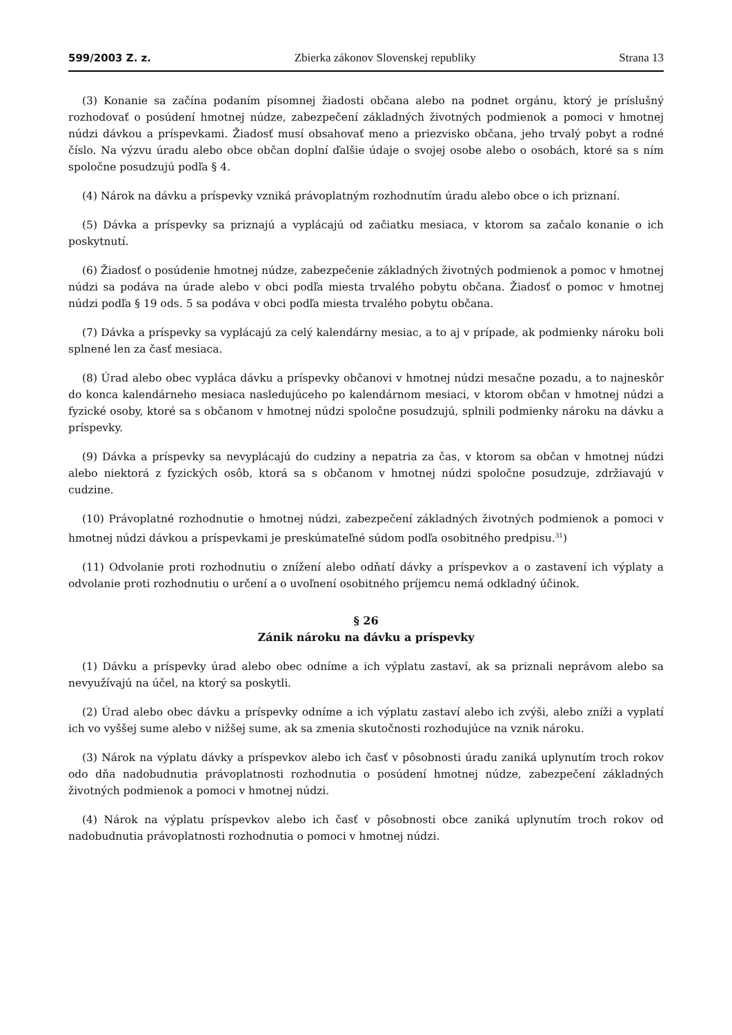599/2003 Z. z. Zbierka zákonov Slovenskej republiky Strana 13
(3) Konanie sa začína podaním písomnej žiadosti občana alebo na podnet orgánu, ktorý je príslušný rozhodovať o posúdení hmotnej núdze, zabezpečení základných životných podmienok a pomoci v hmotnej núdzi dávkou a príspevkami. Žiadosť musí obsahovať meno a priezvisko občana, jeho trvalý pobyt a rodné číslo. Na výzvu úradu alebo obce občan doplní ďalšie údaje o svojej osobe alebo o osobách, ktoré sa s ním spoločne posudzujú podľa § 4.
(4) Nárok na dávku a príspevky vzniká právoplatným rozhodnutím úradu alebo obce o ich priznaní.
(5) Dávka a príspevky sa priznajú a vyplácajú od začiatku mesiaca, v ktorom sa začalo konanie o ich poskytnutí.
(6) Žiadosť o posúdenie hmotnej núdze, zabezpečenie základných životných podmienok a pomoc v hmotnej núdzi sa podáva na úrade alebo v obci podľa miesta trvalého pobytu občana. Žiadosť o pomoc v hmotnej núdzi podľa § 19 ods. 5 sa podáva v obci podľa miesta trvalého pobytu občana.
(7) Dávka a príspevky sa vyplácajú za celý kalendárny mesiac, a to aj v prípade, ak podmienky nároku boli splnené len za časť mesiaca.
(8) Úrad alebo obec vypláca dávku a príspevky občanovi v hmotnej núdzi mesačne pozadu, a to najneskôr do konca kalendárneho mesiaca nasledujúceho po kalendárnom mesiaci, v ktorom občan v hmotnej núdzi a fyzické osoby, ktoré sa s občanom v hmotnej núdzi spoločne posudzujú, splnili podmienky nároku na dávku a príspevky.
(9) Dávka a príspevky sa nevyplácajú do cudziny a nepatria za čas, v ktorom sa občan v hmotnej núdzi alebo niektorá z fyzických osôb, ktorá sa s občanom v hmotnej núdzi spoločne posudzuje, zdržiavajú v cudzine.
(10) Právoplatné rozhodnutie o hmotnej núdzi, zabezpečení základných životných podmienok a pomoci v hmotnej núdzi dávkou a príspevkami je preskúmateľné súdom podľa osobitného predpisu.<sup>31</sup>)
(11) Odvolanie proti rozhodnutiu o znížení alebo odňatí dávky a príspevkov a o zastavení ich výplaty a odvolanie proti rozhodnutiu o určení a o uvoľnení osobitného príjemcu nemá odkladný účinok.
§ 26
Zánik nároku na dávku a príspevky
(1) Dávku a príspevky úrad alebo obec odníme a ich výplatu zastaví, ak sa priznali neprávom alebo sa nevyužívajú na účel, na ktorý sa poskytli.
(2) Úrad alebo obec dávku a príspevky odníme a ich výplatu zastaví alebo ich zvýši, alebo zníži a vyplatí ich vo vyššej sume alebo v nižšej sume, ak sa zmenia skutočnosti rozhodujúce na vznik nároku.
(3) Nárok na výplatu dávky a príspevkov alebo ich časť v pôsobnosti úradu zaniká uplynutím troch rokov odo dňa nadobudnutia právoplatnosti rozhodnutia o posúdení hmotnej núdze, zabezpečení základných životných podmienok a pomoci v hmotnej núdzi.
(4) Nárok na výplatu príspevkov alebo ich časť v pôsobnosti obce zaniká uplynutím troch rokov od nadobudnutia právoplatnosti rozhodnutia o pomoci v hmotnej núdzi.